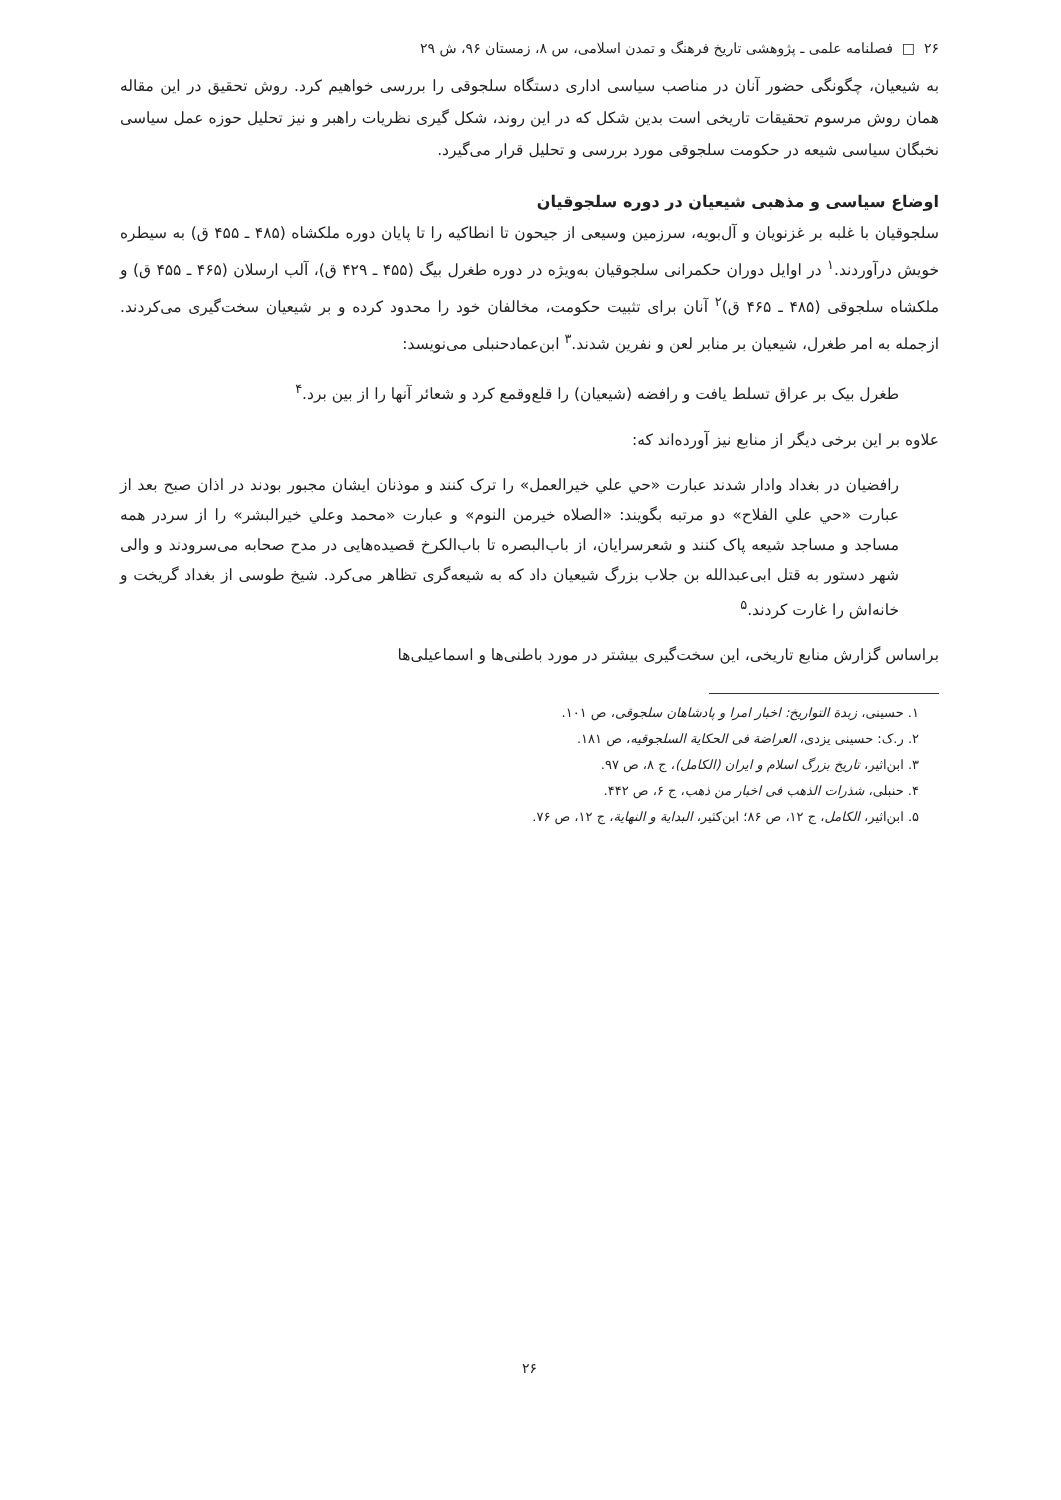۲۶ □ فصلنامه علمی ـ پژوهشی تاریخ فرهنگ و تمدن اسلامی، س ۸، زمستان ۹۶، ش ۲۹
به شیعیان، چگونگی حضور آنان در مناصب سیاسی اداری دستگاه سلجوقی را بررسی خواهیم کرد. روش تحقیق در این مقاله همان روش مرسوم تحقیقات تاریخی است بدین شکل که در این روند، شکل گیری نظریات راهبر و نیز تحلیل حوزه عمل سیاسی نخبگان سیاسی شیعه در حکومت سلجوقی مورد بررسی و تحلیل قرار می‌گیرد.
اوضاع سیاسی و مذهبی شیعیان در دوره سلجوقیان
سلجوقیان با غلبه بر غزنویان و آل‌بویه، سرزمین وسیعی از جیحون تا انطاکیه را تا پایان دوره ملکشاه (۴۸۵ ـ ۴۵۵ ق) به سیطره خویش درآوردند.<sup>۱</sup> در اوایل دوران حکمرانی سلجوقیان به‌ویژه در دوره طغرل بیگ (۴۵۵ ـ ۴۲۹ ق)، آلب ارسلان (۴۶۵ ـ ۴۵۵ ق) و ملکشاه سلجوقی (۴۸۵ ـ ۴۶۵ ق)<sup>۲</sup> آنان برای تثبیت حکومت، مخالفان خود را محدود کرده و بر شیعیان سخت‌گیری می‌کردند. ازجمله به امر طغرل، شیعیان بر منابر لعن و نفرین شدند.<sup>۳</sup> ابن‌عمادحنبلی می‌نویسد:
طغرل بیک بر عراق تسلط یافت و رافضه (شیعیان) را قلع‌وقمع کرد و شعائر آنها را از بین برد.<sup>۴</sup>
علاوه بر این برخی دیگر از منابع نیز آورده‌اند که:
رافضیان در بغداد وادار شدند عبارت «حي علي خيرالعمل» را ترک کنند و موذنان ایشان مجبور بودند در اذان صبح بعد از عبارت «حي علي الفلاح» دو مرتبه بگویند: «الصلاه خيرمن النوم» و عبارت «محمد وعلي خيرالبشر» را از سردر همه مساجد و مساجد شیعه پاک کنند و شعرسرایان، از باب‌البصره تا باب‌الکرخ قصیده‌هایی در مدح صحابه می‌سرودند و والی شهر دستور به قتل ابی‌عبدالله بن جلاب بزرگ شیعیان داد که به شیعه‌گری تظاهر می‌کرد. شیخ طوسی از بغداد گریخت و خانه‌اش را غارت کردند.<sup>۵</sup>
براساس گزارش منابع تاریخی، این سخت‌گیری بیشتر در مورد باطنی‌ها و اسماعیلی‌ها
۱. حسینی، زبدة التواریخ: اخبار امرا و پادشاهان سلجوقی، ص ۱۰۱.
۲. ر.ک: حسینی یزدی، العراضة فی الحکایة السلجوقیه، ص ۱۸۱.
۳. ابن‌اثیر، تاریخ بزرگ اسلام و ایران (الکامل)، ج ۸، ص ۹۷.
۴. حنبلی، شذرات الذهب فی اخبار من ذهب، ج ۶، ص ۴۴۲.
۵. ابن‌اثیر، الکامل، ج ۱۲، ص ۸۶؛ ابن‌کثیر، البدایة و النهایة، ج ۱۲، ص ۷۶.
۲۶